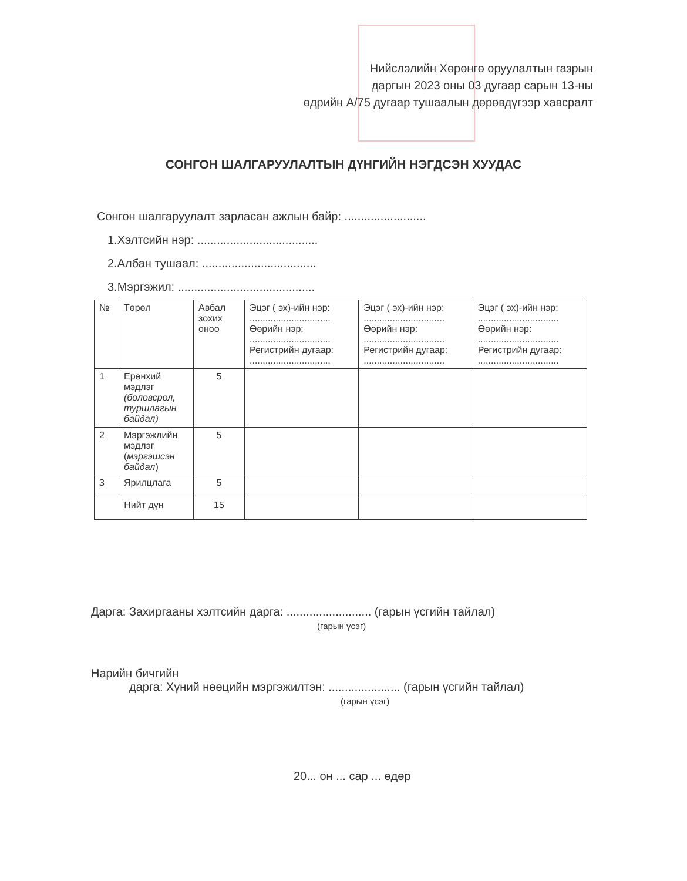Нийслэлийн Хөрөнгө оруулалтын газрын
даргын 2023 оны 03 дугаар сарын 13-ны
өдрийн А/75 дугаар тушаалын дөрөвдүгээр хавсралт
СОНГОН ШАЛГАРУУЛАЛТЫН ДҮНГИЙН НЭГДСЭН ХУУДАС
Сонгон шалгаруулалт зарласан ажлын байр: .........................
1.Хэлтсийн нэр: .....................................
2.Албан тушаал: ...................................
3.Мэргэжил: ..........................................
| № | Төрөл | Авбал зохих оноо | Эцэг ( эх)-ийн нэр: ............................... Өөрийн нэр: ............................... Регистрийн дугаар: ............................... | Эцэг ( эх)-ийн нэр: ............................... Өөрийн нэр: ............................... Регистрийн дугаар: ............................... | Эцэг ( эх)-ийн нэр: ............................... Өөрийн нэр: ............................... Регистрийн дугаар: ............................... |
| --- | --- | --- | --- | --- | --- |
| 1 | Ерөнхий мэдлэг (боловсрол, туршлагын байдал) | 5 | | | |
| 2 | Мэргэжлийн мэдлэг ( мэргэшсэн байдал ) | 5 | | | |
| 3 | Ярилцлага | 5 | | | |
| Нийт дүн | | 15 | | | |
Дарга: Захиргааны хэлтсийн дарга: .......................... (гарын үсгийн тайлал)
(гарын үсэг)
Нарийн бичгийн
дарга: Хүний нөөцийн мэргэжилтэн: ...................... (гарын үсгийн тайлал)
(гарын үсэг)
20... он ... сар ... өдөр